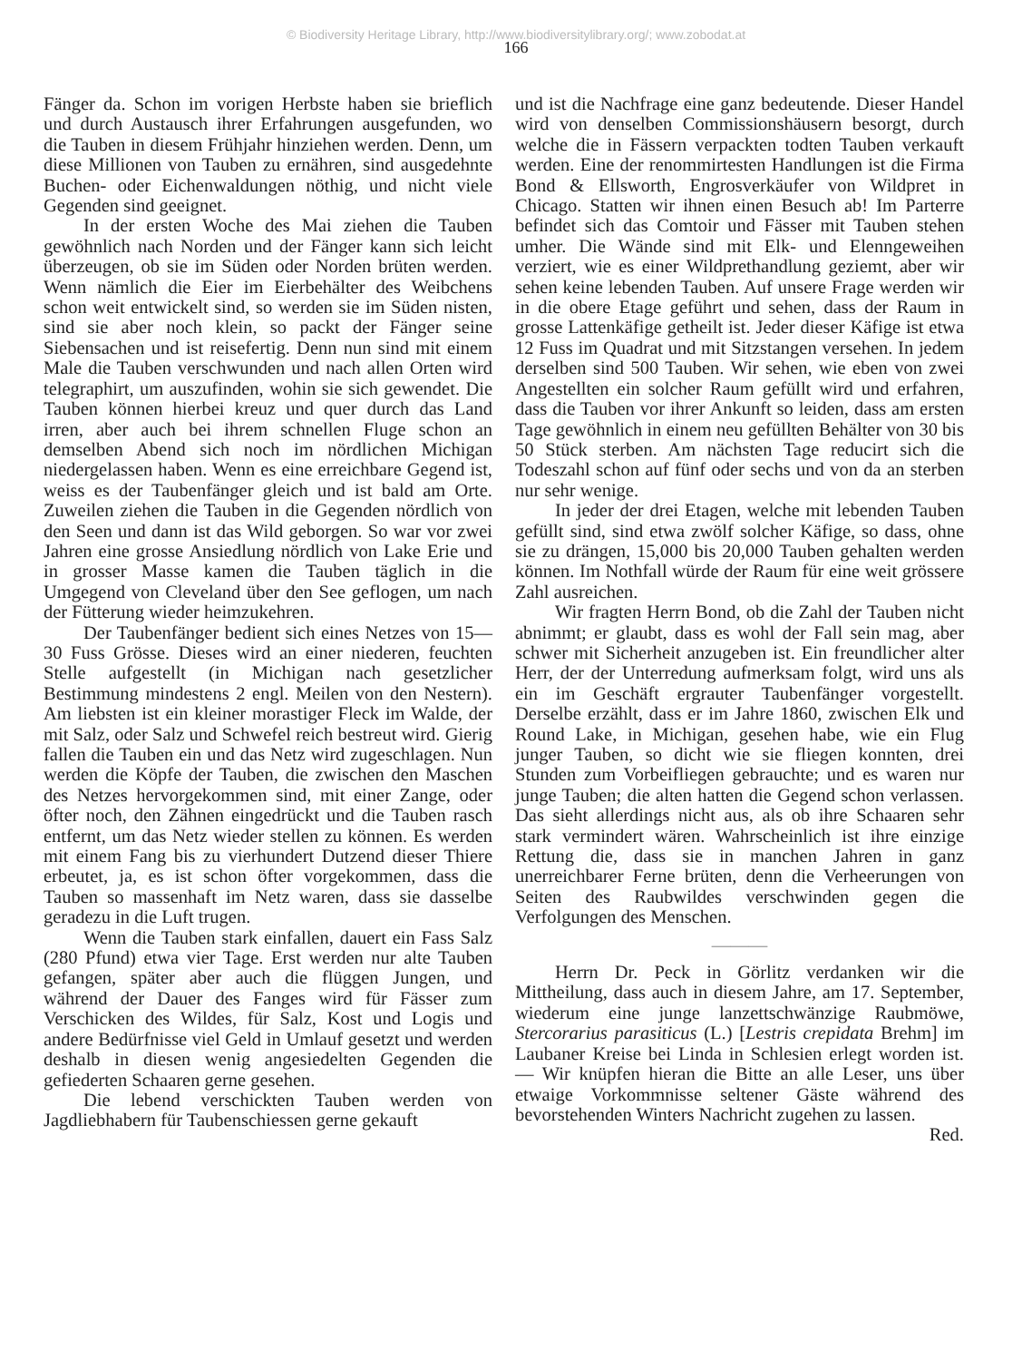© Biodiversity Heritage Library, http://www.biodiversitylibrary.org/; www.zobodat.at
166
Fänger da. Schon im vorigen Herbste haben sie brieflich und durch Austausch ihrer Erfahrungen ausgefunden, wo die Tauben in diesem Frühjahr hinziehen werden. Denn, um diese Millionen von Tauben zu ernähren, sind ausgedehnte Buchen- oder Eichenwaldungen nöthig, und nicht viele Gegenden sind geeignet.
In der ersten Woche des Mai ziehen die Tauben gewöhnlich nach Norden und der Fänger kann sich leicht überzeugen, ob sie im Süden oder Norden brüten werden. Wenn nämlich die Eier im Eierbehälter des Weibchens schon weit entwickelt sind, so werden sie im Süden nisten, sind sie aber noch klein, so packt der Fänger seine Siebensachen und ist reisefertig. Denn nun sind mit einem Male die Tauben verschwunden und nach allen Orten wird telegraphirt, um auszufinden, wohin sie sich gewendet. Die Tauben können hierbei kreuz und quer durch das Land irren, aber auch bei ihrem schnellen Fluge schon an demselben Abend sich noch im nördlichen Michigan niedergelassen haben. Wenn es eine erreichbare Gegend ist, weiss es der Taubenfänger gleich und ist bald am Orte. Zuweilen ziehen die Tauben in die Gegenden nördlich von den Seen und dann ist das Wild geborgen. So war vor zwei Jahren eine grosse Ansiedlung nördlich von Lake Erie und in grosser Masse kamen die Tauben täglich in die Umgegend von Cleveland über den See geflogen, um nach der Fütterung wieder heimzukehren.
Der Taubenfänger bedient sich eines Netzes von 15—30 Fuss Grösse. Dieses wird an einer niederen, feuchten Stelle aufgestellt (in Michigan nach gesetzlicher Bestimmung mindestens 2 engl. Meilen von den Nestern). Am liebsten ist ein kleiner morastiger Fleck im Walde, der mit Salz, oder Salz und Schwefel reich bestreut wird. Gierig fallen die Tauben ein und das Netz wird zugeschlagen. Nun werden die Köpfe der Tauben, die zwischen den Maschen des Netzes hervorgekommen sind, mit einer Zange, oder öfter noch, den Zähnen eingedrückt und die Tauben rasch entfernt, um das Netz wieder stellen zu können. Es werden mit einem Fang bis zu vierhundert Dutzend dieser Thiere erbeutet, ja, es ist schon öfter vorgekommen, dass die Tauben so massenhaft im Netz waren, dass sie dasselbe geradezu in die Luft trugen.
Wenn die Tauben stark einfallen, dauert ein Fass Salz (280 Pfund) etwa vier Tage. Erst werden nur alte Tauben gefangen, später aber auch die flüggen Jungen, und während der Dauer des Fanges wird für Fässer zum Verschicken des Wildes, für Salz, Kost und Logis und andere Bedürfnisse viel Geld in Umlauf gesetzt und werden deshalb in diesen wenig angesiedelten Gegenden die gefiederten Schaaren gerne gesehen.
Die lebend verschickten Tauben werden von Jagdliebhabern für Taubenschiessen gerne gekauft
und ist die Nachfrage eine ganz bedeutende. Dieser Handel wird von denselben Commissionshäusern besorgt, durch welche die in Fässern verpackten todten Tauben verkauft werden. Eine der renommirtesten Handlungen ist die Firma Bond & Ellsworth, Engrosverkäufer von Wildpret in Chicago. Statten wir ihnen einen Besuch ab! Im Parterre befindet sich das Comtoir und Fässer mit Tauben stehen umher. Die Wände sind mit Elk- und Elenngeweihen verziert, wie es einer Wildprethandlung geziemt, aber wir sehen keine lebenden Tauben. Auf unsere Frage werden wir in die obere Etage geführt und sehen, dass der Raum in grosse Lattenkäfige getheilt ist. Jeder dieser Käfige ist etwa 12 Fuss im Quadrat und mit Sitzstangen versehen. In jedem derselben sind 500 Tauben. Wir sehen, wie eben von zwei Angestellten ein solcher Raum gefüllt wird und erfahren, dass die Tauben vor ihrer Ankunft so leiden, dass am ersten Tage gewöhnlich in einem neu gefüllten Behälter von 30 bis 50 Stück sterben. Am nächsten Tage reducirt sich die Todeszahl schon auf fünf oder sechs und von da an sterben nur sehr wenige.
In jeder der drei Etagen, welche mit lebenden Tauben gefüllt sind, sind etwa zwölf solcher Käfige, so dass, ohne sie zu drängen, 15,000 bis 20,000 Tauben gehalten werden können. Im Nothfall würde der Raum für eine weit grössere Zahl ausreichen.
Wir fragten Herrn Bond, ob die Zahl der Tauben nicht abnimmt; er glaubt, dass es wohl der Fall sein mag, aber schwer mit Sicherheit anzugeben ist. Ein freundlicher alter Herr, der der Unterredung aufmerksam folgt, wird uns als ein im Geschäft ergrauter Taubenfänger vorgestellt. Derselbe erzählt, dass er im Jahre 1860, zwischen Elk und Round Lake, in Michigan, gesehen habe, wie ein Flug junger Tauben, so dicht wie sie fliegen konnten, drei Stunden zum Vorbeifliegen gebrauchte; und es waren nur junge Tauben; die alten hatten die Gegend schon verlassen. Das sieht allerdings nicht aus, als ob ihre Schaaren sehr stark vermindert wären. Wahrscheinlich ist ihre einzige Rettung die, dass sie in manchen Jahren in ganz unerreichbarer Ferne brüten, denn die Verheerungen von Seiten des Raubwildes verschwinden gegen die Verfolgungen des Menschen.
———
Herrn Dr. Peck in Görlitz verdanken wir die Mittheilung, dass auch in diesem Jahre, am 17. September, wiederum eine junge lanzettschwänzige Raubmöwe, Stercorarius parasiticus (L.) [Lestris crepidata Brehm] im Laubaner Kreise bei Linda in Schlesien erlegt worden ist. — Wir knüpfen hieran die Bitte an alle Leser, uns über etwaige Vorkommnisse seltener Gäste während des bevorstehenden Winters Nachricht zugehen zu lassen.
Red.